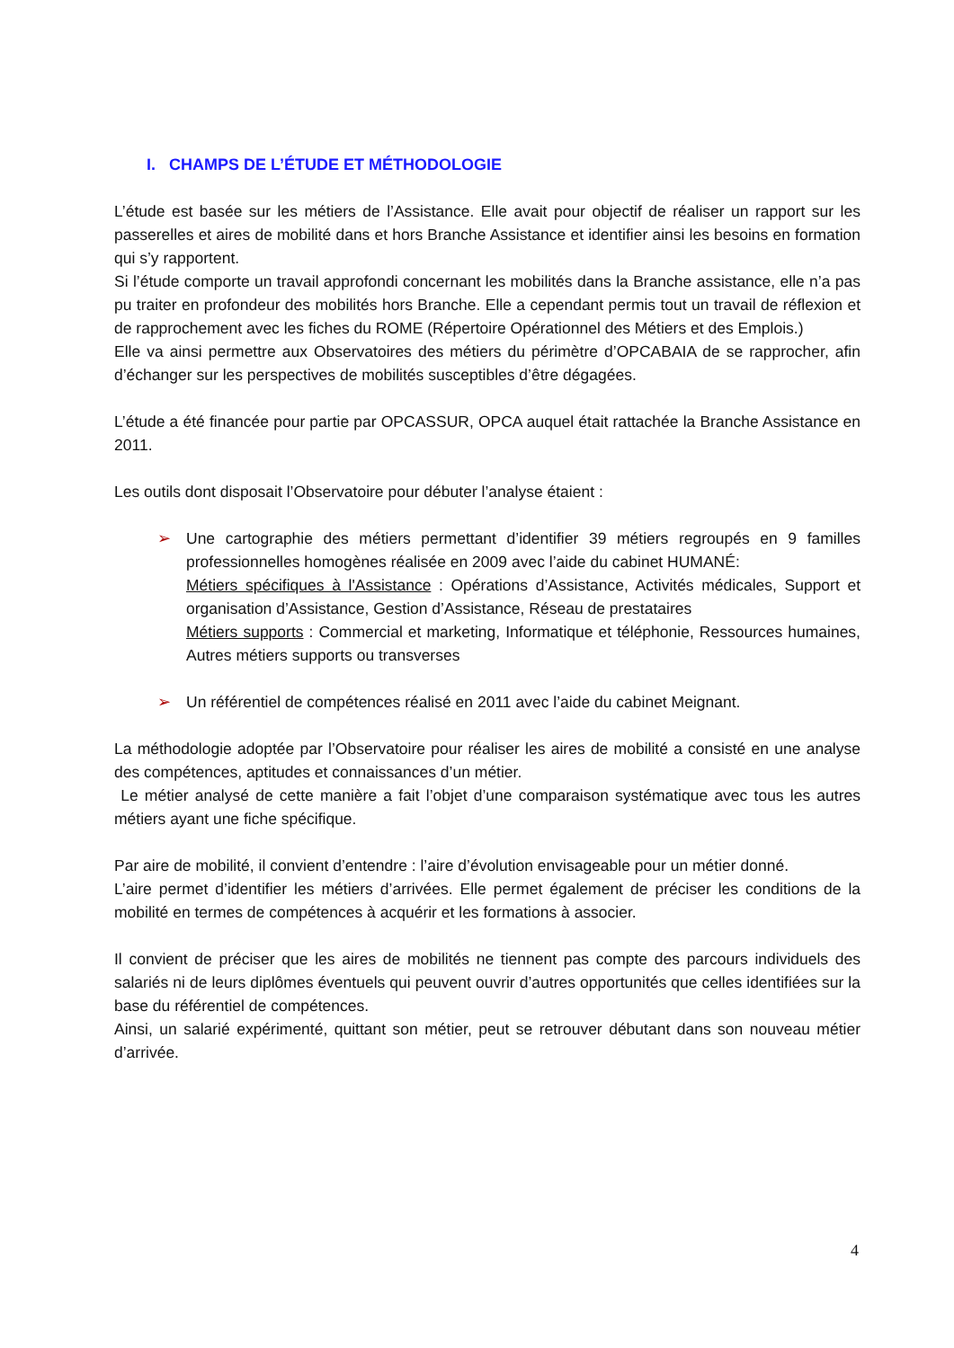I. CHAMPS DE L’ÉTUDE ET MÉTHODOLOGIE
L’étude est basée sur les métiers de l’Assistance. Elle avait pour objectif de réaliser un rapport sur les passerelles et aires de mobilité dans et hors Branche Assistance et identifier ainsi les besoins en formation qui s’y rapportent.
Si l’étude comporte un travail approfondi concernant les mobilités dans la Branche assistance, elle n’a pas pu traiter en profondeur des mobilités hors Branche. Elle a cependant permis tout un travail de réflexion et de rapprochement avec les fiches du ROME (Répertoire Opérationnel des Métiers et des Emplois.)
Elle va ainsi permettre aux Observatoires des métiers du périmètre d’OPCABAIA de se rapprocher, afin d’échanger sur les perspectives de mobilités susceptibles d’être dégagées.
L’étude a été financée pour partie par OPCASSUR, OPCA auquel était rattachée la Branche Assistance en 2011.
Les outils dont disposait l’Observatoire pour débuter l’analyse étaient :
➢ Une cartographie des métiers permettant d’identifier 39 métiers regroupés en 9 familles professionnelles homogènes réalisée en 2009 avec l’aide du cabinet HUMANÉ:
Métiers spécifiques à l'Assistance : Opérations d’Assistance, Activités médicales, Support et organisation d’Assistance, Gestion d’Assistance, Réseau de prestataires
Métiers supports : Commercial et marketing, Informatique et téléphonie, Ressources humaines, Autres métiers supports ou transverses
➢ Un référentiel de compétences réalisé en 2011 avec l’aide du cabinet Meignant.
La méthodologie adoptée par l’Observatoire pour réaliser les aires de mobilité a consisté en une analyse des compétences, aptitudes et connaissances d’un métier.
Le métier analysé de cette manière a fait l’objet d’une comparaison systématique avec tous les autres métiers ayant une fiche spécifique.
Par aire de mobilité, il convient d’entendre : l’aire d’évolution envisageable pour un métier donné.
L’aire permet d’identifier les métiers d’arrivées. Elle permet également de préciser les conditions de la mobilité en termes de compétences à acquérir et les formations à associer.
Il convient de préciser que les aires de mobilités ne tiennent pas compte des parcours individuels des salariés ni de leurs diplômes éventuels qui peuvent ouvrir d’autres opportunités que celles identifiées sur la base du référentiel de compétences.
Ainsi, un salarié expérimenté, quittant son métier, peut se retrouver débutant dans son nouveau métier d’arrivée.
4